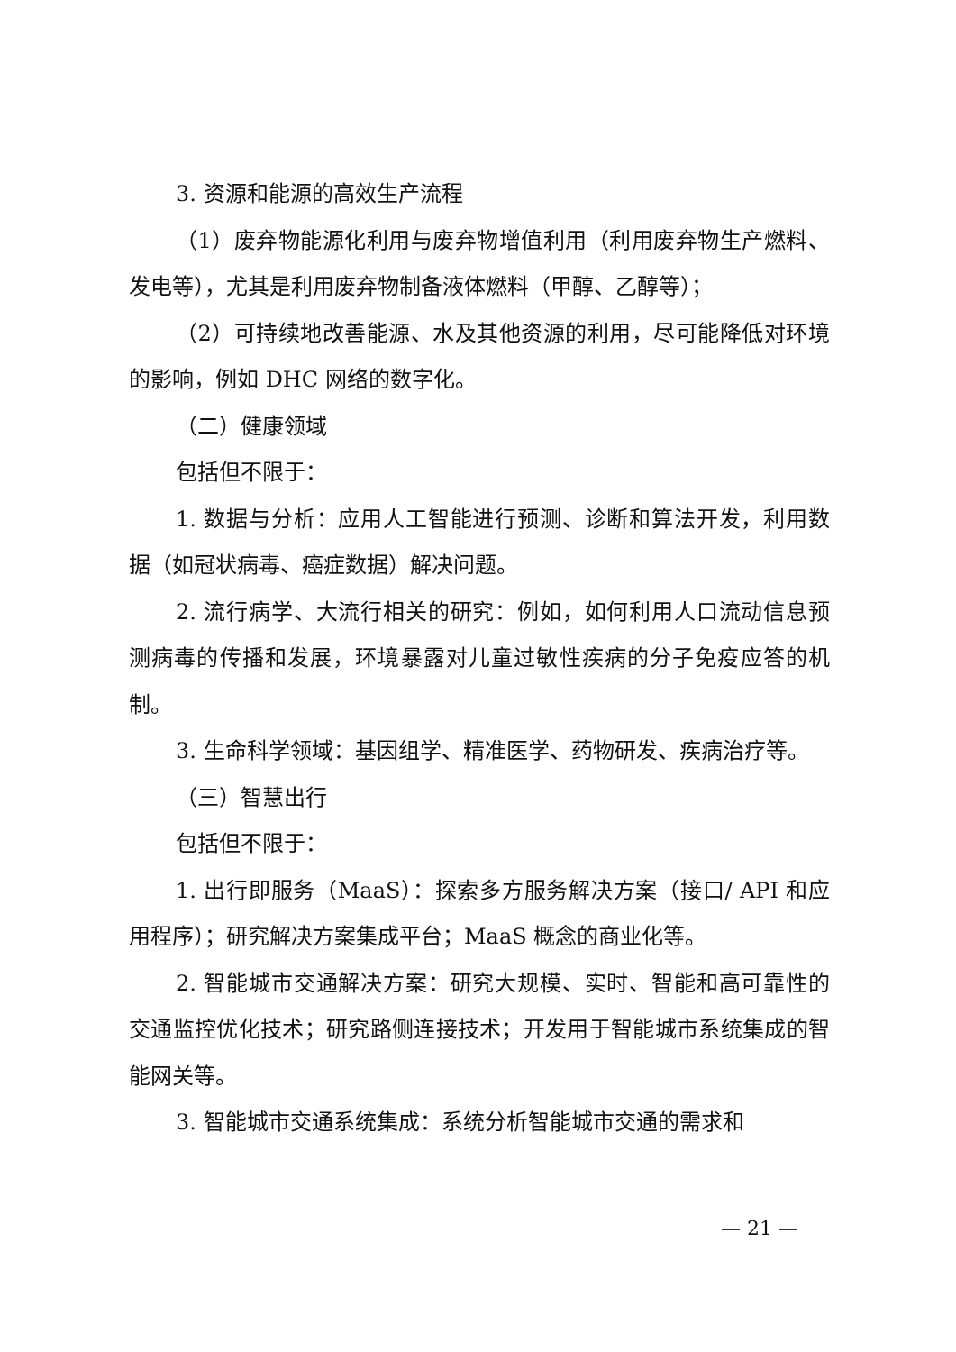3. 资源和能源的高效生产流程
（1）废弃物能源化利用与废弃物增值利用（利用废弃物生产燃料、发电等），尤其是利用废弃物制备液体燃料（甲醇、乙醇等）；
（2）可持续地改善能源、水及其他资源的利用，尽可能降低对环境的影响，例如 DHC 网络的数字化。
（二）健康领域
包括但不限于：
1. 数据与分析：应用人工智能进行预测、诊断和算法开发，利用数据（如冠状病毒、癌症数据）解决问题。
2. 流行病学、大流行相关的研究：例如，如何利用人口流动信息预测病毒的传播和发展，环境暴露对儿童过敏性疾病的分子免疫应答的机制。
3. 生命科学领域：基因组学、精准医学、药物研发、疾病治疗等。
（三）智慧出行
包括但不限于：
1. 出行即服务（MaaS）：探索多方服务解决方案（接口/ API 和应用程序）；研究解决方案集成平台；MaaS 概念的商业化等。
2. 智能城市交通解决方案：研究大规模、实时、智能和高可靠性的交通监控优化技术；研究路侧连接技术；开发用于智能城市系统集成的智能网关等。
3. 智能城市交通系统集成：系统分析智能城市交通的需求和
— 21 —